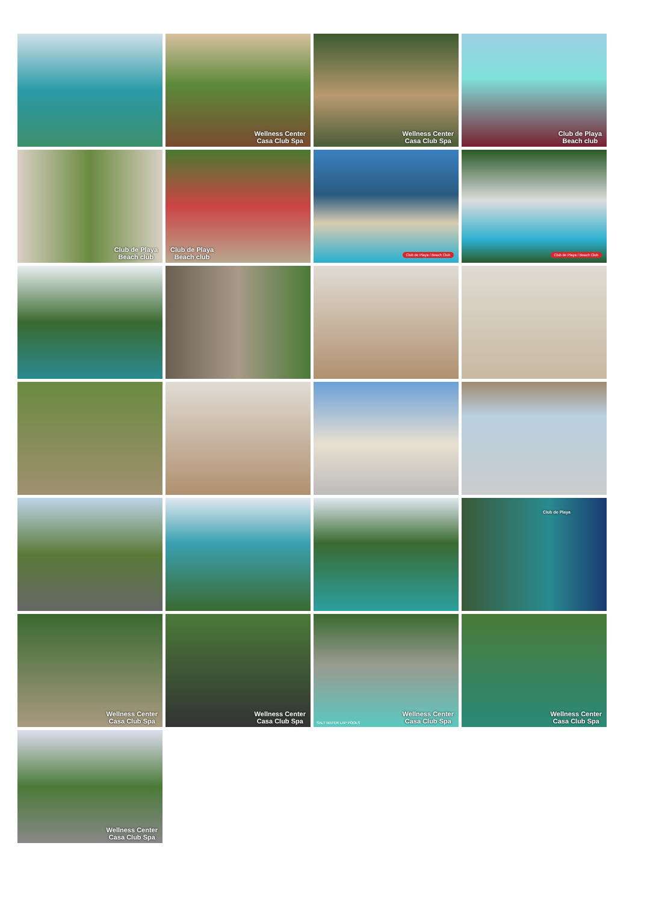Wellness Center
Casa Club Spa
Wellness Center
Casa Club Spa
Club de Playa
Beach club
Club de Playa
Beach club
Club de Playa
Beach club
Club de Playa / Beach Club
Club de Playa / Beach Club
Club de Playa
Wellness Center
Casa Club Spa
Wellness Center
Casa Club Spa
SALT WATER LAP POOLS
Wellness Center
Casa Club Spa
Wellness Center
Casa Club Spa
Wellness Center
Casa Club Spa